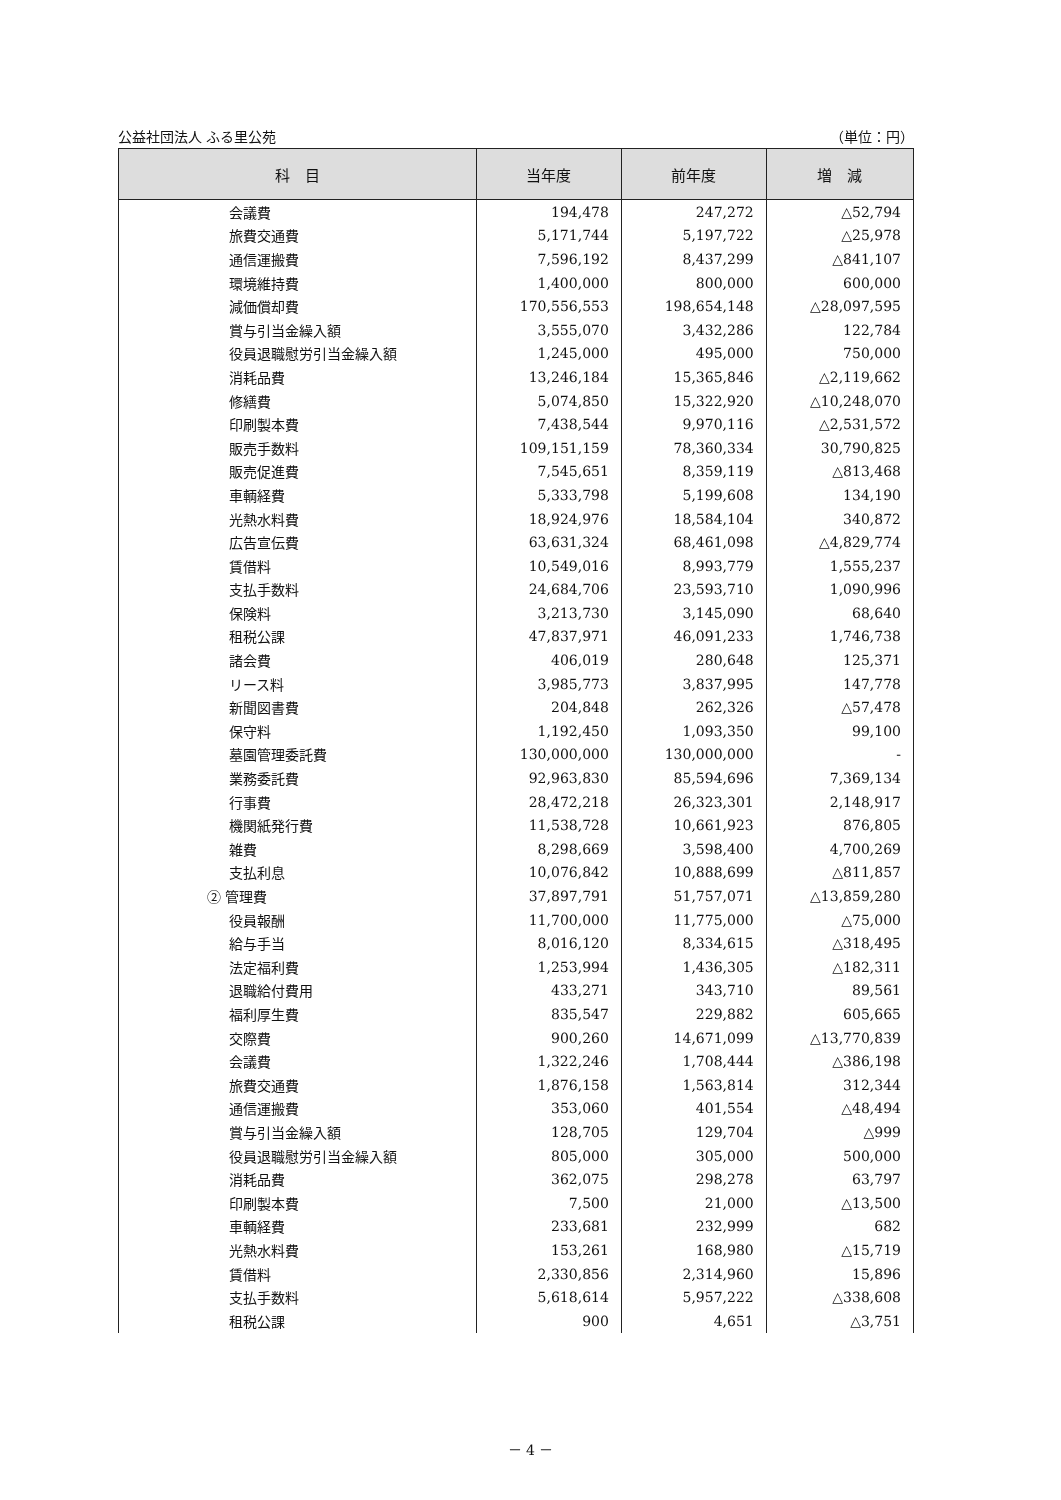公益社団法人 ふる里公苑 （単位：円）
| 科 目 | 当年度 | 前年度 | 増 減 |
| --- | --- | --- | --- |
| 会議費 | 194,478 | 247,272 | △52,794 |
| 旅費交通費 | 5,171,744 | 5,197,722 | △25,978 |
| 通信運搬費 | 7,596,192 | 8,437,299 | △841,107 |
| 環境維持費 | 1,400,000 | 800,000 | 600,000 |
| 減価償却費 | 170,556,553 | 198,654,148 | △28,097,595 |
| 賞与引当金繰入額 | 3,555,070 | 3,432,286 | 122,784 |
| 役員退職慰労引当金繰入額 | 1,245,000 | 495,000 | 750,000 |
| 消耗品費 | 13,246,184 | 15,365,846 | △2,119,662 |
| 修繕費 | 5,074,850 | 15,322,920 | △10,248,070 |
| 印刷製本費 | 7,438,544 | 9,970,116 | △2,531,572 |
| 販売手数料 | 109,151,159 | 78,360,334 | 30,790,825 |
| 販売促進費 | 7,545,651 | 8,359,119 | △813,468 |
| 車輌経費 | 5,333,798 | 5,199,608 | 134,190 |
| 光熱水料費 | 18,924,976 | 18,584,104 | 340,872 |
| 広告宣伝費 | 63,631,324 | 68,461,098 | △4,829,774 |
| 賃借料 | 10,549,016 | 8,993,779 | 1,555,237 |
| 支払手数料 | 24,684,706 | 23,593,710 | 1,090,996 |
| 保険料 | 3,213,730 | 3,145,090 | 68,640 |
| 租税公課 | 47,837,971 | 46,091,233 | 1,746,738 |
| 諸会費 | 406,019 | 280,648 | 125,371 |
| リース料 | 3,985,773 | 3,837,995 | 147,778 |
| 新聞図書費 | 204,848 | 262,326 | △57,478 |
| 保守料 | 1,192,450 | 1,093,350 | 99,100 |
| 墓園管理委託費 | 130,000,000 | 130,000,000 | - |
| 業務委託費 | 92,963,830 | 85,594,696 | 7,369,134 |
| 行事費 | 28,472,218 | 26,323,301 | 2,148,917 |
| 機関紙発行費 | 11,538,728 | 10,661,923 | 876,805 |
| 雑費 | 8,298,669 | 3,598,400 | 4,700,269 |
| 支払利息 | 10,076,842 | 10,888,699 | △811,857 |
| ② 管理費 | 37,897,791 | 51,757,071 | △13,859,280 |
| 役員報酬 | 11,700,000 | 11,775,000 | △75,000 |
| 給与手当 | 8,016,120 | 8,334,615 | △318,495 |
| 法定福利費 | 1,253,994 | 1,436,305 | △182,311 |
| 退職給付費用 | 433,271 | 343,710 | 89,561 |
| 福利厚生費 | 835,547 | 229,882 | 605,665 |
| 交際費 | 900,260 | 14,671,099 | △13,770,839 |
| 会議費 | 1,322,246 | 1,708,444 | △386,198 |
| 旅費交通費 | 1,876,158 | 1,563,814 | 312,344 |
| 通信運搬費 | 353,060 | 401,554 | △48,494 |
| 賞与引当金繰入額 | 128,705 | 129,704 | △999 |
| 役員退職慰労引当金繰入額 | 805,000 | 305,000 | 500,000 |
| 消耗品費 | 362,075 | 298,278 | 63,797 |
| 印刷製本費 | 7,500 | 21,000 | △13,500 |
| 車輌経費 | 233,681 | 232,999 | 682 |
| 光熱水料費 | 153,261 | 168,980 | △15,719 |
| 賃借料 | 2,330,856 | 2,314,960 | 15,896 |
| 支払手数料 | 5,618,614 | 5,957,222 | △338,608 |
| 租税公課 | 900 | 4,651 | △3,751 |
－ 4 －